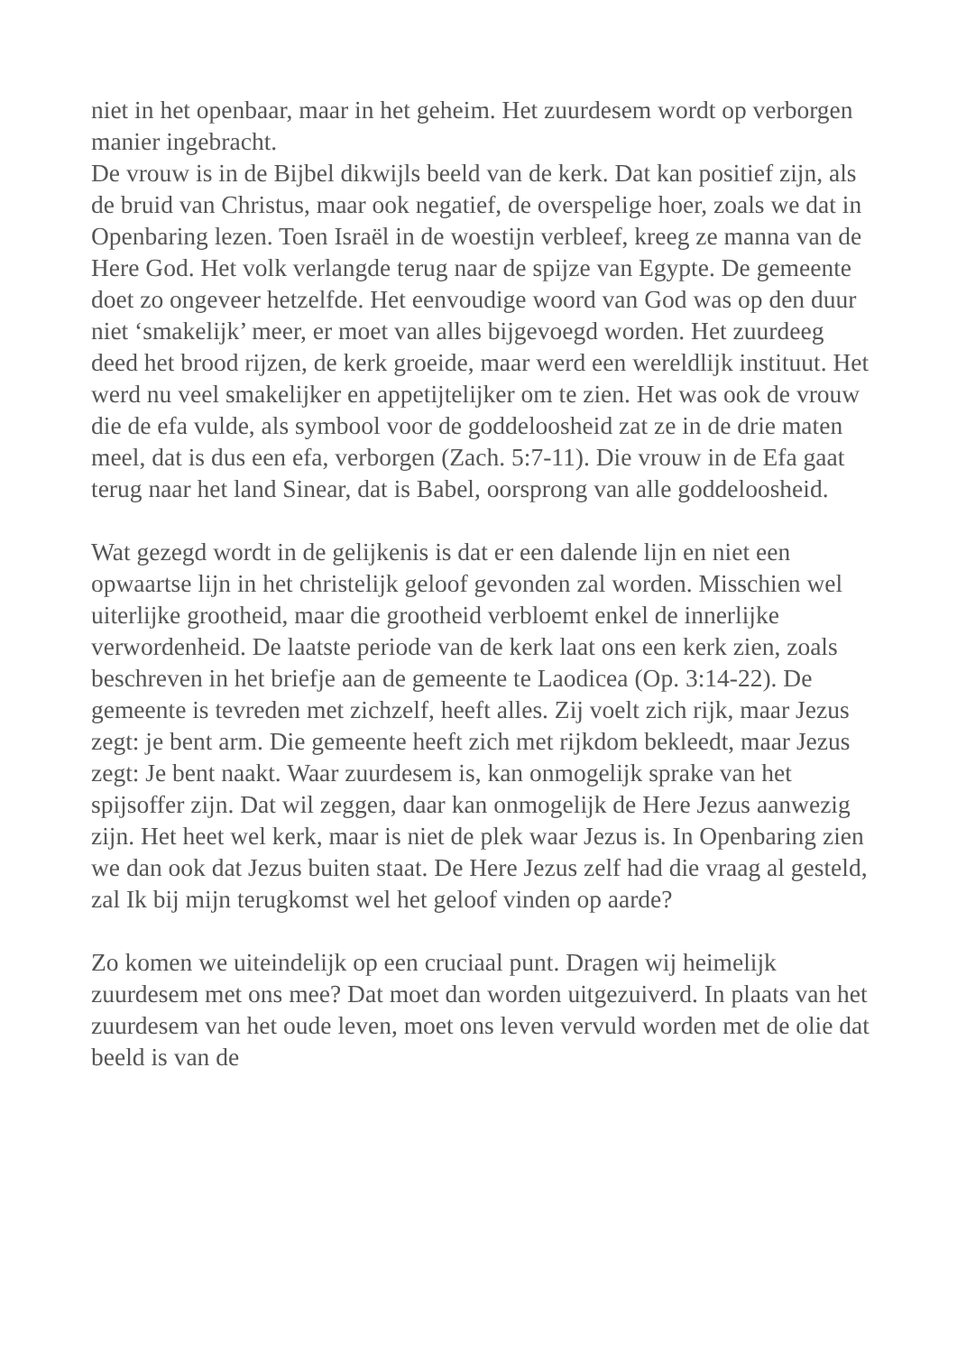niet in het openbaar, maar in het geheim. Het zuurdesem wordt op verborgen manier ingebracht.
De vrouw is in de Bijbel dikwijls beeld van de kerk. Dat kan positief zijn, als de bruid van Christus, maar ook negatief, de overspelige hoer, zoals we dat in Openbaring lezen. Toen Israël in de woestijn verbleef, kreeg ze manna van de Here God. Het volk verlangde terug naar de spijze van Egypte. De gemeente doet zo ongeveer hetzelfde. Het eenvoudige woord van God was op den duur niet ‘smakelijk’ meer, er moet van alles bijgevoegd worden. Het zuurdeeg deed het brood rijzen, de kerk groeide, maar werd een wereldlijk instituut. Het werd nu veel smakelijker en appetijtelijker om te zien. Het was ook de vrouw die de efa vulde, als symbool voor de goddeloosheid zat ze in de drie maten meel, dat is dus een efa, verborgen (Zach. 5:7-11). Die vrouw in de Efa gaat terug naar het land Sinear, dat is Babel, oorsprong van alle goddeloosheid.
Wat gezegd wordt in de gelijkenis is dat er een dalende lijn en niet een opwaartse lijn in het christelijk geloof gevonden zal worden. Misschien wel uiterlijke grootheid, maar die grootheid verbloemt enkel de innerlijke verwordenheid. De laatste periode van de kerk laat ons een kerk zien, zoals beschreven in het briefje aan de gemeente te Laodicea (Op. 3:14-22). De gemeente is tevreden met zichzelf, heeft alles. Zij voelt zich rijk, maar Jezus zegt: je bent arm. Die gemeente heeft zich met rijkdom bekleedt, maar Jezus zegt: Je bent naakt. Waar zuurdesem is, kan onmogelijk sprake van het spijsoffer zijn. Dat wil zeggen, daar kan onmogelijk de Here Jezus aanwezig zijn. Het heet wel kerk, maar is niet de plek waar Jezus is. In Openbaring zien we dan ook dat Jezus buiten staat. De Here Jezus zelf had die vraag al gesteld, zal Ik bij mijn terugkomst wel het geloof vinden op aarde?
Zo komen we uiteindelijk op een cruciaal punt. Dragen wij heimelijk zuurdesem met ons mee? Dat moet dan worden uitgezuiverd. In plaats van het zuurdesem van het oude leven, moet ons leven vervuld worden met de olie dat beeld is van de